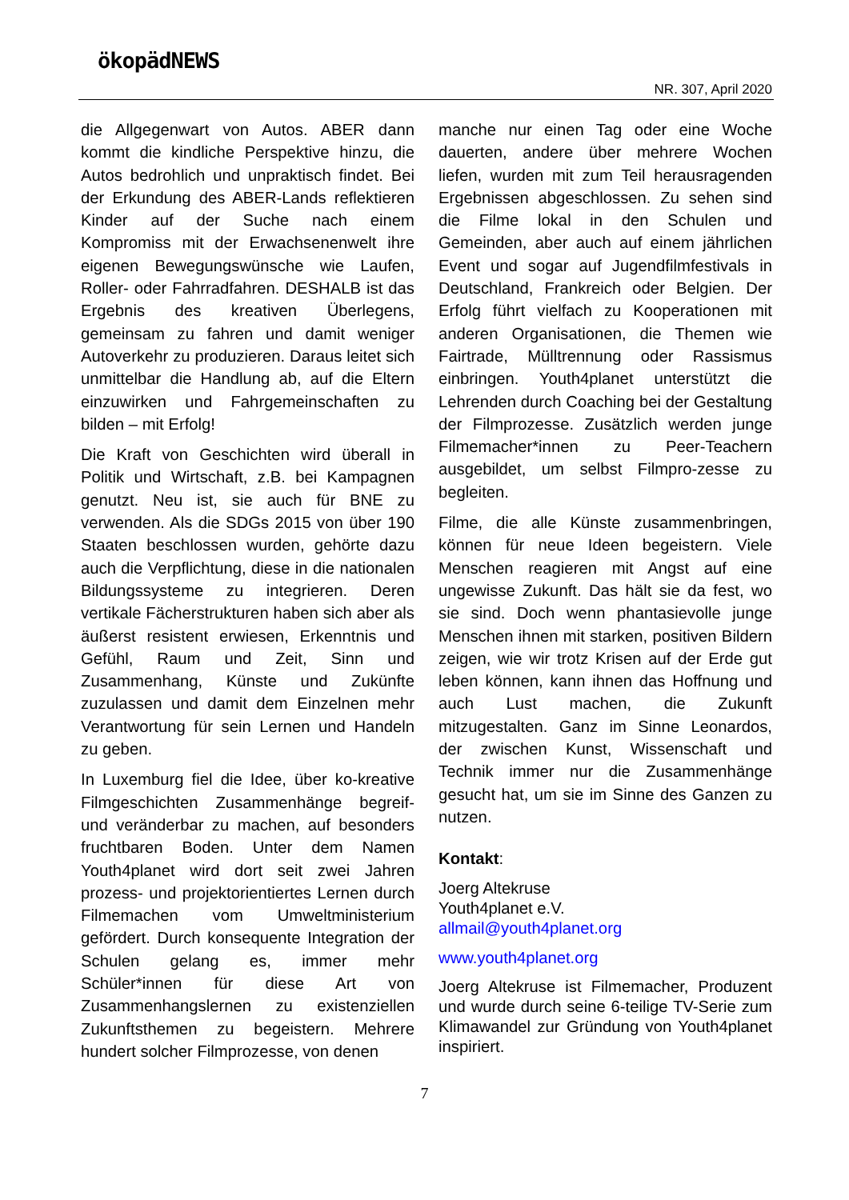ökopädNEWS
NR. 307, April 2020
die Allgegenwart von Autos. ABER dann kommt die kindliche Perspektive hinzu, die Autos bedrohlich und unpraktisch findet. Bei der Erkundung des ABER-Lands reflektieren Kinder auf der Suche nach einem Kompromiss mit der Erwachsenenwelt ihre eigenen Bewegungswünsche wie Laufen, Roller- oder Fahrradfahren. DESHALB ist das Ergebnis des kreativen Überlegens, gemeinsam zu fahren und damit weniger Autoverkehr zu produzieren. Daraus leitet sich unmittelbar die Handlung ab, auf die Eltern einzuwirken und Fahrgemeinschaften zu bilden – mit Erfolg!
Die Kraft von Geschichten wird überall in Politik und Wirtschaft, z.B. bei Kampagnen genutzt. Neu ist, sie auch für BNE zu verwenden. Als die SDGs 2015 von über 190 Staaten beschlossen wurden, gehörte dazu auch die Verpflichtung, diese in die nationalen Bildungssysteme zu integrieren. Deren vertikale Fächerstrukturen haben sich aber als äußerst resistent erwiesen, Erkenntnis und Gefühl, Raum und Zeit, Sinn und Zusammenhang, Künste und Zukünfte zuzulassen und damit dem Einzelnen mehr Verantwortung für sein Lernen und Handeln zu geben.
In Luxemburg fiel die Idee, über ko-kreative Filmgeschichten Zusammenhänge begreif- und veränderbar zu machen, auf besonders fruchtbaren Boden. Unter dem Namen Youth4planet wird dort seit zwei Jahren prozess- und projektorientiertes Lernen durch Filmemachen vom Umweltministerium gefördert. Durch konsequente Integration der Schulen gelang es, immer mehr Schüler*innen für diese Art von Zusammenhangslernen zu existenziellen Zukunftsthemen zu begeistern. Mehrere hundert solcher Filmprozesse, von denen
manche nur einen Tag oder eine Woche dauerten, andere über mehrere Wochen liefen, wurden mit zum Teil herausragenden Ergebnissen abgeschlossen. Zu sehen sind die Filme lokal in den Schulen und Gemeinden, aber auch auf einem jährlichen Event und sogar auf Jugendfilmfestivals in Deutschland, Frankreich oder Belgien. Der Erfolg führt vielfach zu Kooperationen mit anderen Organisationen, die Themen wie Fairtrade, Mülltrennung oder Rassismus einbringen. Youth4planet unterstützt die Lehrenden durch Coaching bei der Gestaltung der Filmprozesse. Zusätzlich werden junge Filmemacher*innen zu Peer-Teachern ausgebildet, um selbst Filmpro-zesse zu begleiten.
Filme, die alle Künste zusammenbringen, können für neue Ideen begeistern. Viele Menschen reagieren mit Angst auf eine ungewisse Zukunft. Das hält sie da fest, wo sie sind. Doch wenn phantasievolle junge Menschen ihnen mit starken, positiven Bildern zeigen, wie wir trotz Krisen auf der Erde gut leben können, kann ihnen das Hoffnung und auch Lust machen, die Zukunft mitzugestalten. Ganz im Sinne Leonardos, der zwischen Kunst, Wissenschaft und Technik immer nur die Zusammenhänge gesucht hat, um sie im Sinne des Ganzen zu nutzen.
Kontakt:
Joerg Altekruse
Youth4planet e.V.
allmail@youth4planet.org
www.youth4planet.org
Joerg Altekruse ist Filmemacher, Produzent und wurde durch seine 6-teilige TV-Serie zum Klimawandel zur Gründung von Youth4planet inspiriert.
7